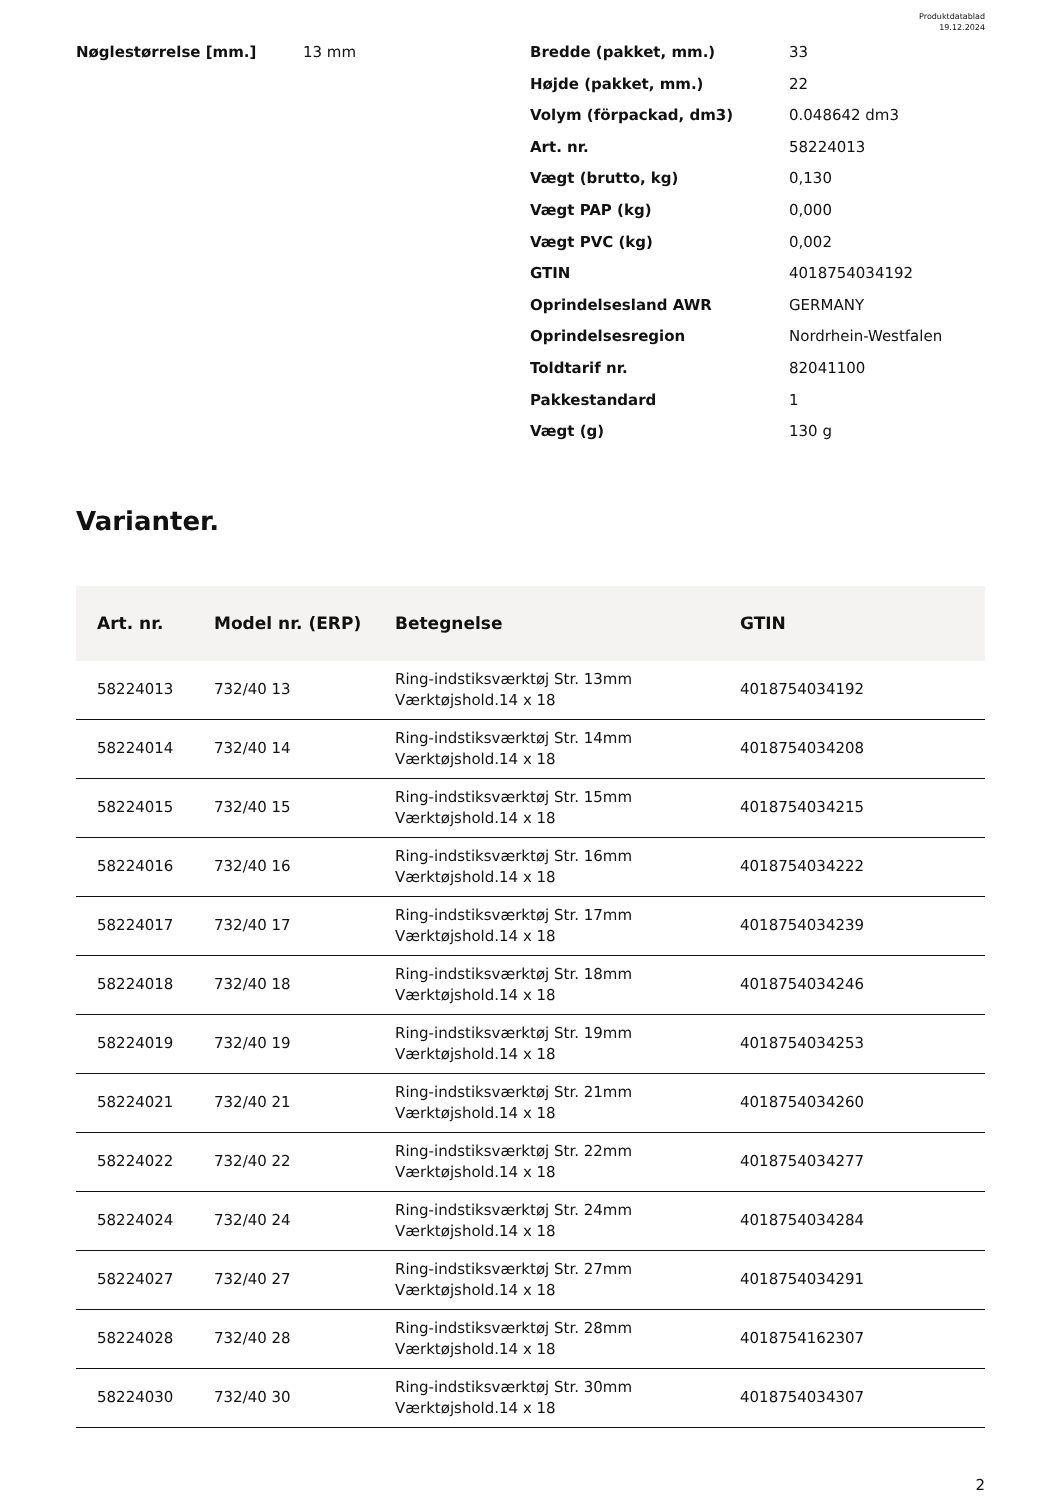Produktdatablad
19.12.2024
Nøglestørrelse [mm.] 13 mm
| Bredde (pakket, mm.) | 33 |
| Højde (pakket, mm.) | 22 |
| Volym (förpackad, dm3) | 0.048642 dm3 |
| Art. nr. | 58224013 |
| Vægt (brutto, kg) | 0,130 |
| Vægt PAP (kg) | 0,000 |
| Vægt PVC (kg) | 0,002 |
| GTIN | 4018754034192 |
| Oprindelsesland AWR | GERMANY |
| Oprindelsesregion | Nordrhein-Westfalen |
| Toldtarif nr. | 82041100 |
| Pakkestandard | 1 |
| Vægt (g) | 130 g |
Varianter.
| Art. nr. | Model nr. (ERP) | Betegnelse | GTIN |
| --- | --- | --- | --- |
| 58224013 | 732/40 13 | Ring-indstiksværktøj Str. 13mm Værktøjshold.14 x 18 | 4018754034192 |
| 58224014 | 732/40 14 | Ring-indstiksværktøj Str. 14mm Værktøjshold.14 x 18 | 4018754034208 |
| 58224015 | 732/40 15 | Ring-indstiksværktøj Str. 15mm Værktøjshold.14 x 18 | 4018754034215 |
| 58224016 | 732/40 16 | Ring-indstiksværktøj Str. 16mm Værktøjshold.14 x 18 | 4018754034222 |
| 58224017 | 732/40 17 | Ring-indstiksværktøj Str. 17mm Værktøjshold.14 x 18 | 4018754034239 |
| 58224018 | 732/40 18 | Ring-indstiksværktøj Str. 18mm Værktøjshold.14 x 18 | 4018754034246 |
| 58224019 | 732/40 19 | Ring-indstiksværktøj Str. 19mm Værktøjshold.14 x 18 | 4018754034253 |
| 58224021 | 732/40 21 | Ring-indstiksværktøj Str. 21mm Værktøjshold.14 x 18 | 4018754034260 |
| 58224022 | 732/40 22 | Ring-indstiksværktøj Str. 22mm Værktøjshold.14 x 18 | 4018754034277 |
| 58224024 | 732/40 24 | Ring-indstiksværktøj Str. 24mm Værktøjshold.14 x 18 | 4018754034284 |
| 58224027 | 732/40 27 | Ring-indstiksværktøj Str. 27mm Værktøjshold.14 x 18 | 4018754034291 |
| 58224028 | 732/40 28 | Ring-indstiksværktøj Str. 28mm Værktøjshold.14 x 18 | 4018754162307 |
| 58224030 | 732/40 30 | Ring-indstiksværktøj Str. 30mm Værktøjshold.14 x 18 | 4018754034307 |
2